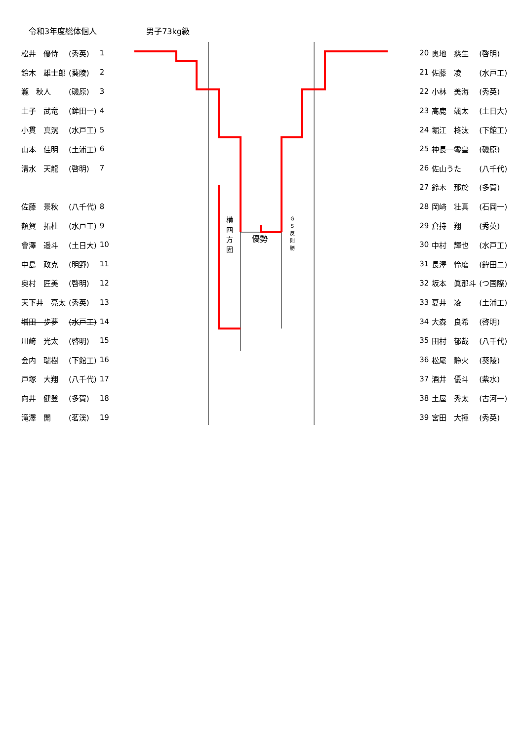令和3年度総体個人 男子73kg級
横
四
方
固
優勢
G
S
反
則
勝
| 松井 優侍 | (秀英) | 1 |
| 鈴木 雄士郎 | (葵陵) | 2 |
| 瀧 秋人 | (磯原) | 3 |
| 土子 武竜 | (鉾田一) | 4 |
| 小貫 真滉 | (水戸工) | 5 |
| 山本 佳明 | (土浦工) | 6 |
| 清水 天龍 | (啓明) | 7 |
| 佐藤 景秋 | (八千代) | 8 |
| 額賀 拓杜 | (水戸工) | 9 |
| 會澤 遥斗 | (土日大) | 10 |
| 中島 政克 | (明野) | 11 |
| 奥村 匠美 | (啓明) | 12 |
| 天下井 亮太 | (秀英) | 13 |
| 増田 歩夢 | (水戸工) | 14 |
| 川﨑 光太 | (啓明) | 15 |
| 金内 瑞樹 | (下館工) | 16 |
| 戸塚 大翔 | (八千代) | 17 |
| 向井 健登 | (多賀) | 18 |
| 滝澤 開 | (茗渓) | 19 |
| 20 | 奥地 慈生 | (啓明) |
| 21 | 佐藤 凌 | (水戸工) |
| 22 | 小林 美海 | (秀英) |
| 23 | 高鹿 颯太 | (土日大) |
| 24 | 堀江 柊汰 | (下館工) |
| 25 | 神長 零皇 | (磯原) |
| 26 | 佐山うた | (八千代) |
| 27 | 鈴木 那於 | (多賀) |
| 28 | 岡﨑 壮真 | (石岡一) |
| 29 | 倉持 翔 | (秀英) |
| 30 | 中村 輝也 | (水戸工) |
| 31 | 長澤 怜磨 | (鉾田二) |
| 32 | 坂本 眞那斗 | (つ国際) |
| 33 | 夏井 凌 | (土浦工) |
| 34 | 大森 良希 | (啓明) |
| 35 | 田村 郁哉 | (八千代) |
| 36 | 松尾 静火 | (葵陵) |
| 37 | 酒井 優斗 | (紫水) |
| 38 | 土屋 秀太 | (古河一) |
| 39 | 宮田 大揮 | (秀英) |